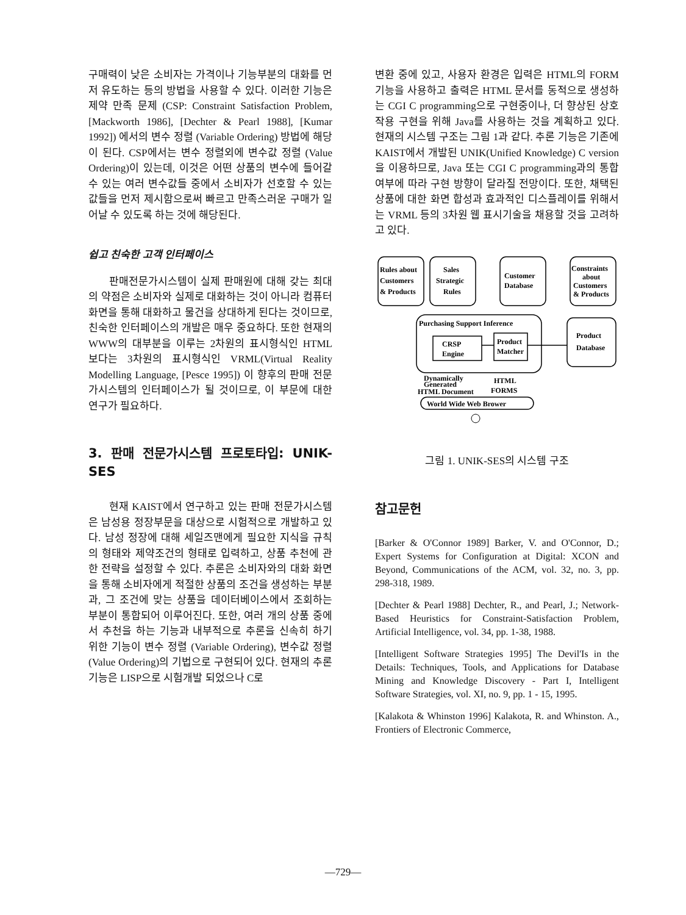구매력이 낮은 소비자는 가격이나 기능부분의 대화를 먼저 유도하는 등의 방법을 사용할 수 있다. 이러한 기능은 제약 만족 문제 (CSP: Constraint Satisfaction Problem, [Mackworth 1986], [Dechter & Pearl 1988], [Kumar 1992]) 에서의 변수 정렬 (Variable Ordering) 방법에 해당이 된다. CSP에서는 변수 정렬외에 변수값 정렬 (Value Ordering)이 있는데, 이것은 어떤 상품의 변수에 들어갈 수 있는 여러 변수값들 중에서 소비자가 선호할 수 있는 값들을 먼저 제시함으로써 빠르고 만족스러운 구매가 일어날 수 있도록 하는 것에 해당된다.
쉽고 친숙한 고객 인터페이스
판매전문가시스템이 실제 판매원에 대해 갖는 최대의 약점은 소비자와 실제로 대화하는 것이 아니라 컴퓨터 화면을 통해 대화하고 물건을 상대하게 된다는 것이므로, 친숙한 인터페이스의 개발은 매우 중요하다. 또한 현재의 WWW의 대부분을 이루는 2차원의 표시형식인 HTML 보다는 3차원의 표시형식인 VRML(Virtual Reality Modelling Language, [Pesce 1995]) 이 향후의 판매 전문가시스템의 인터페이스가 될 것이므로, 이 부문에 대한 연구가 필요하다.
3. 판매 전문가시스템 프로토타입: UNIK-SES
현재 KAIST에서 연구하고 있는 판매 전문가시스템은 남성용 정장부문을 대상으로 시험적으로 개발하고 있다. 남성 정장에 대해 세일즈맨에게 필요한 지식을 규칙의 형태와 제약조건의 형태로 입력하고, 상품 추천에 관한 전략을 설정할 수 있다. 추론은 소비자와의 대화 화면을 통해 소비자에게 적절한 상품의 조건을 생성하는 부분과, 그 조건에 맞는 상품을 데이터베이스에서 조회하는 부분이 통합되어 이루어진다. 또한, 여러 개의 상품 중에서 추천을 하는 기능과 내부적으로 추론을 신속히 하기 위한 기능이 변수 정렬 (Variable Ordering), 변수값 정렬(Value Ordering)의 기법으로 구현되어 있다. 현재의 추론 기능은 LISP으로 시험개발 되었으나 C로
변환 중에 있고, 사용자 환경은 입력은 HTML의 FORM 기능을 사용하고 출력은 HTML 문서를 동적으로 생성하는 CGI C programming으로 구현중이나, 더 향상된 상호작용 구현을 위해 Java를 사용하는 것을 계획하고 있다. 현재의 시스템 구조는 그림 1과 같다. 추론 기능은 기존에 KAIST에서 개발된 UNIK(Unified Knowledge) C version을 이용하므로, Java 또는 CGI C programming과의 통합 여부에 따라 구현 방향이 달라질 전망이다. 또한, 채택된 상품에 대한 화면 합성과 효과적인 디스플레이를 위해서는 VRML 등의 3차원 웹 표시기술을 채용할 것을 고려하고 있다.
Rules about
Customers
& Products
Sales
Strategic
Rules
Customer
Database
Constraints
about
Customers
& Products
Purchasing Support Inference
CRSP
Engine
Product
Matcher
Product
Database
Dynamically
Generated
HTML Document
HTML
FORMS
World Wide Web Brower
그림 1. UNIK-SES의 시스템 구조
참고문헌
[Barker & O'Connor 1989] Barker, V. and O'Connor, D.; Expert Systems for Configuration at Digital: XCON and Beyond, Communications of the ACM, vol. 32, no. 3, pp. 298-318, 1989.
[Dechter & Pearl 1988] Dechter, R., and Pearl, J.; Network-Based Heuristics for Constraint-Satisfaction Problem, Artificial Intelligence, vol. 34, pp. 1-38, 1988.
[Intelligent Software Strategies 1995] The Devil'Is in the Details: Techniques, Tools, and Applications for Database Mining and Knowledge Discovery - Part I, Intelligent Software Strategies, vol. XI, no. 9, pp. 1 - 15, 1995.
[Kalakota & Whinston 1996] Kalakota, R. and Whinston. A., Frontiers of Electronic Commerce,
—729—